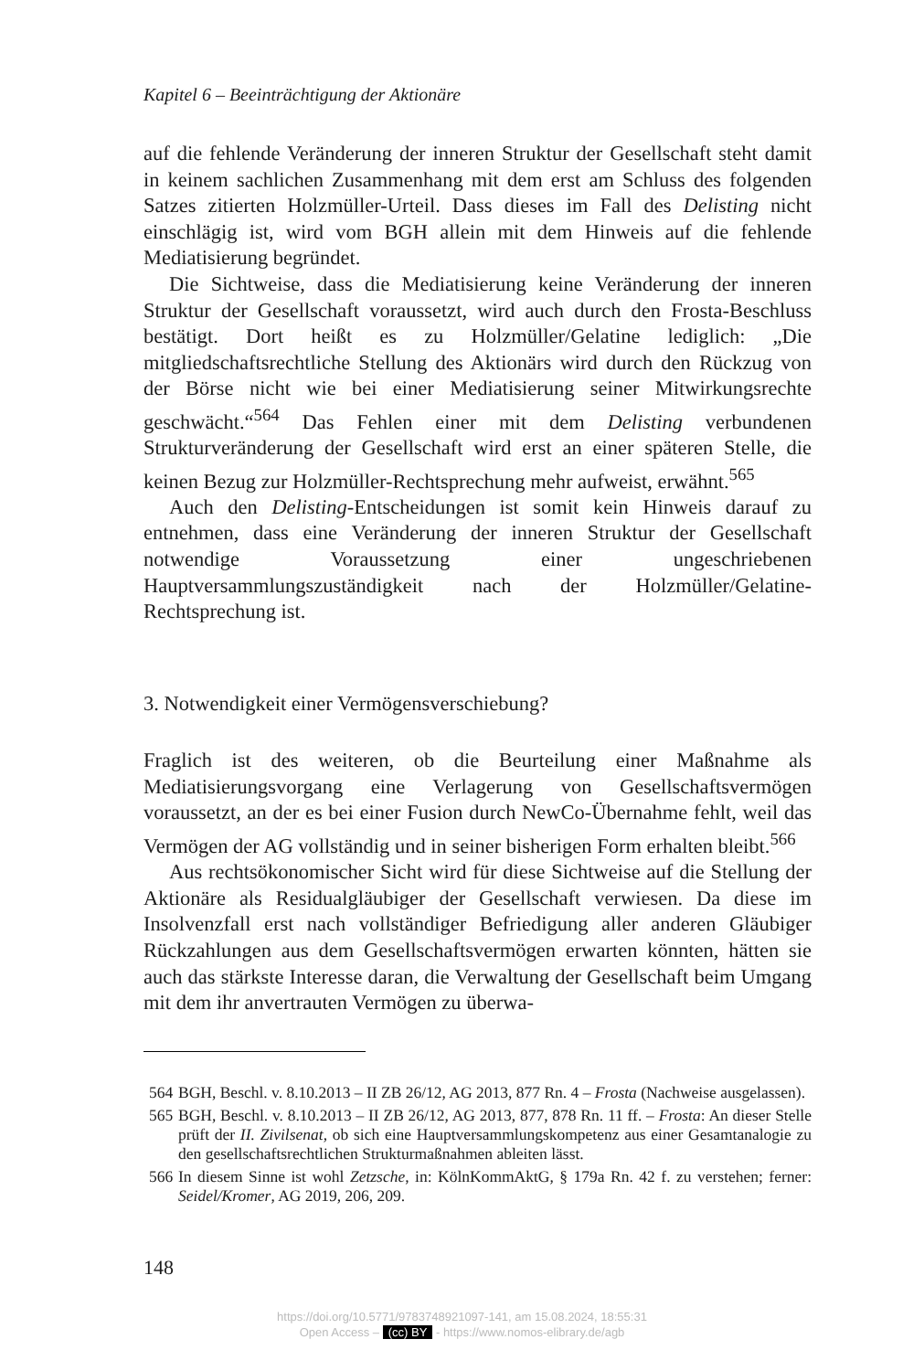Kapitel 6 – Beeinträchtigung der Aktionäre
auf die fehlende Veränderung der inneren Struktur der Gesellschaft steht damit in keinem sachlichen Zusammenhang mit dem erst am Schluss des folgenden Satzes zitierten Holzmüller-Urteil. Dass dieses im Fall des Delisting nicht einschlägig ist, wird vom BGH allein mit dem Hinweis auf die fehlende Mediatisierung begründet.
Die Sichtweise, dass die Mediatisierung keine Veränderung der inneren Struktur der Gesellschaft voraussetzt, wird auch durch den Frosta-Beschluss bestätigt. Dort heißt es zu Holzmüller/Gelatine lediglich: „Die mitgliedschaftsrechtliche Stellung des Aktionärs wird durch den Rückzug von der Börse nicht wie bei einer Mediatisierung seiner Mitwirkungsrechte geschwächt.“<sup>564</sup> Das Fehlen einer mit dem Delisting verbundenen Strukturveränderung der Gesellschaft wird erst an einer späteren Stelle, die keinen Bezug zur Holzmüller-Rechtsprechung mehr aufweist, erwähnt.<sup>565</sup>
Auch den Delisting-Entscheidungen ist somit kein Hinweis darauf zu entnehmen, dass eine Veränderung der inneren Struktur der Gesellschaft notwendige Voraussetzung einer ungeschriebenen Hauptversammlungszuständigkeit nach der Holzmüller/Gelatine-Rechtsprechung ist.
3. Notwendigkeit einer Vermögensverschiebung?
Fraglich ist des weiteren, ob die Beurteilung einer Maßnahme als Mediatisierungsvorgang eine Verlagerung von Gesellschaftsvermögen voraussetzt, an der es bei einer Fusion durch NewCo-Übernahme fehlt, weil das Vermögen der AG vollständig und in seiner bisherigen Form erhalten bleibt.<sup>566</sup>
Aus rechtsökonomischer Sicht wird für diese Sichtweise auf die Stellung der Aktionäre als Residualgläubiger der Gesellschaft verwiesen. Da diese im Insolvenzfall erst nach vollständiger Befriedigung aller anderen Gläubiger Rückzahlungen aus dem Gesellschaftsvermögen erwarten könnten, hätten sie auch das stärkste Interesse daran, die Verwaltung der Gesellschaft beim Umgang mit dem ihr anvertrauten Vermögen zu überwa-
564 BGH, Beschl. v. 8.10.2013 – II ZB 26/12, AG 2013, 877 Rn. 4 – Frosta (Nachweise ausgelassen).
565 BGH, Beschl. v. 8.10.2013 – II ZB 26/12, AG 2013, 877, 878 Rn. 11 ff. – Frosta: An dieser Stelle prüft der II. Zivilsenat, ob sich eine Hauptversammlungskompetenz aus einer Gesamtanalogie zu den gesellschaftsrechtlichen Strukturmaßnahmen ableiten lässt.
566 In diesem Sinne ist wohl Zetzsche, in: KölnKommAktG, § 179a Rn. 42 f. zu verstehen; ferner: Seidel/Kromer, AG 2019, 206, 209.
148
https://doi.org/10.5771/9783748921097-141, am 15.08.2024, 18:55:31
Open Access – (cc) BY - https://www.nomos-elibrary.de/agb